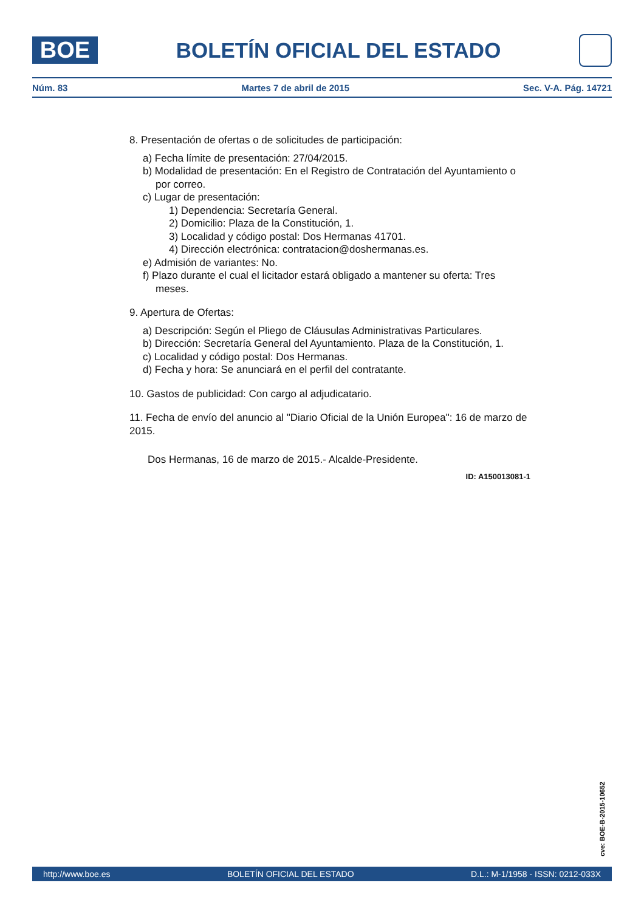BOE
BOLETÍN OFICIAL DEL ESTADO
Núm. 83 Martes 7 de abril de 2015 Sec. V-A. Pág. 14721
8. Presentación de ofertas o de solicitudes de participación:
a) Fecha límite de presentación: 27/04/2015.
b) Modalidad de presentación: En el Registro de Contratación del Ayuntamiento o por correo.
c) Lugar de presentación:
1) Dependencia: Secretaría General.
2) Domicilio: Plaza de la Constitución, 1.
3) Localidad y código postal: Dos Hermanas 41701.
4) Dirección electrónica: contratacion@doshermanas.es.
e) Admisión de variantes: No.
f) Plazo durante el cual el licitador estará obligado a mantener su oferta: Tres meses.
9. Apertura de Ofertas:
a) Descripción: Según el Pliego de Cláusulas Administrativas Particulares.
b) Dirección: Secretaría General del Ayuntamiento. Plaza de la Constitución, 1.
c) Localidad y código postal: Dos Hermanas.
d) Fecha y hora: Se anunciará en el perfil del contratante.
10. Gastos de publicidad: Con cargo al adjudicatario.
11. Fecha de envío del anuncio al "Diario Oficial de la Unión Europea": 16 de marzo de 2015.
Dos Hermanas, 16 de marzo de 2015.- Alcalde-Presidente.
ID: A150013081-1
cve: BOE-B-2015-10652
http://www.boe.es BOLETÍN OFICIAL DEL ESTADO D.L.: M-1/1958 - ISSN: 0212-033X